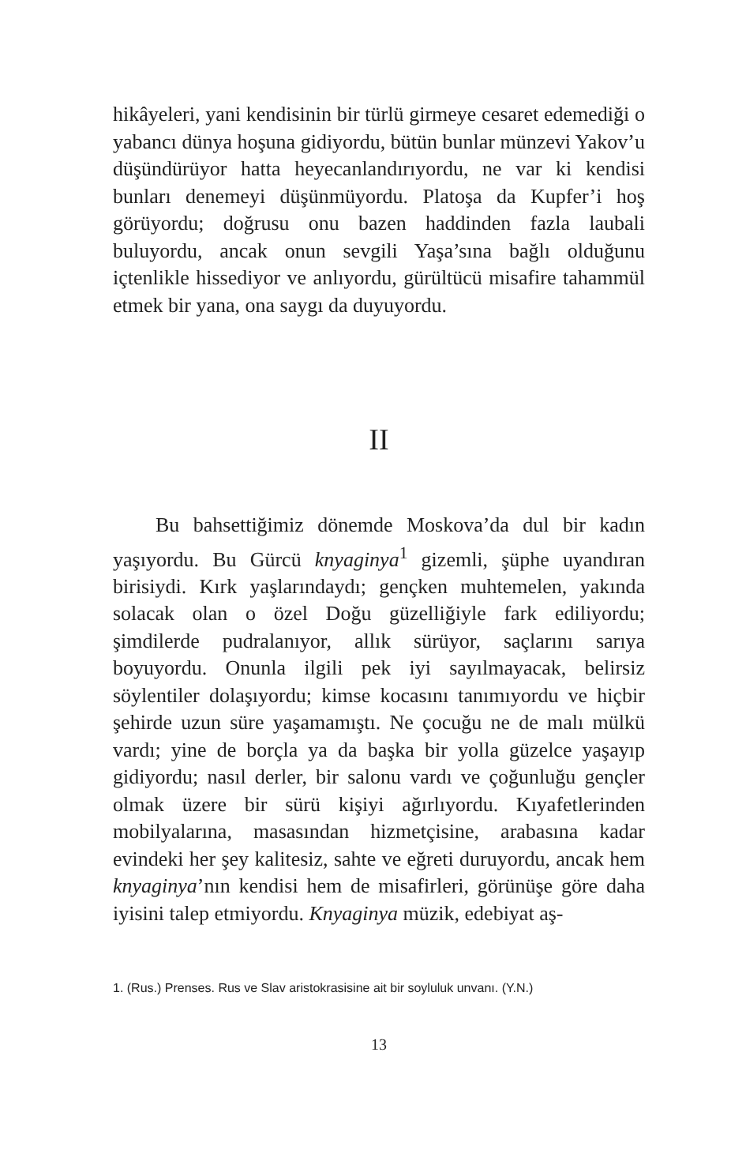hikâyeleri, yani kendisinin bir türlü girmeye cesaret edemediği o yabancı dünya hoşuna gidiyordu, bütün bunlar münzevi Yakov’u düşündürüyor hatta heyecanlandırıyordu, ne var ki kendisi bunları denemeyi düşünmüyordu. Platoşa da Kupfer’i hoş görüyordu; doğrusu onu bazen haddinden fazla laubali buluyordu, ancak onun sevgili Yaşa’sına bağlı olduğunu içtenlikle hissediyor ve anlıyordu, gürültücü misafire tahammül etmek bir yana, ona saygı da duyuyordu.
II
Bu bahsettiğimiz dönemde Moskova’da dul bir kadın yaşıyordu. Bu Gürcü knyaginya<sup>1</sup> gizemli, şüphe uyandıran birisiydi. Kırk yaşlarındaydı; gençken muhtemelen, yakında solacak olan o özel Doğu güzelliğiyle fark ediliyordu; şimdilerde pudralanıyor, allık sürüyor, saçlarını sarıya boyuyordu. Onunla ilgili pek iyi sayılmayacak, belirsiz söylentiler dolaşıyordu; kimse kocasını tanımıyordu ve hiçbir şehirde uzun süre yaşamamıştı. Ne çocuğu ne de malı mülkü vardı; yine de borçla ya da başka bir yolla güzelce yaşayıp gidiyordu; nasıl derler, bir salonu vardı ve çoğunluğu gençler olmak üzere bir sürü kişiyi ağırlıyordu. Kıyafetlerinden mobilyalarına, masasından hizmetçisine, arabasına kadar evindeki her şey kalitesiz, sahte ve eğreti duruyordu, ancak hem knyaginya’nın kendisi hem de misafirleri, görünüşe göre daha iyisini talep etmiyordu. Knyaginya müzik, edebiyat aş-
1. (Rus.) Prenses. Rus ve Slav aristokrasisine ait bir soyluluk unvanı. (Y.N.)
13